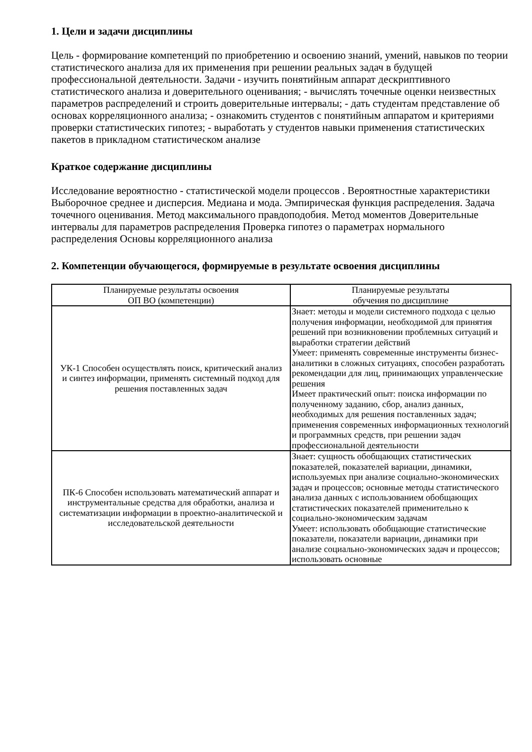1. Цели и задачи дисциплины
Цель - формирование компетенций по приобретению и освоению знаний, умений, навыков по теории статистического анализа для их применения при решении реальных задач в будущей профессиональной деятельности. Задачи - изучить понятийным аппарат дескриптивного статистического анализа и доверительного оценивания; - вычислять точечные оценки неизвестных параметров распределений и строить доверительные интервалы; - дать студентам представление об основах корреляционного анализа; - ознакомить студентов с понятийным аппаратом и критериями проверки статистических гипотез; - выработать у студентов навыки применения статистических пакетов в прикладном статистическом анализе
Краткое содержание дисциплины
Исследование вероятностно - статистической модели процессов . Вероятностные характеристики Выборочное среднее и дисперсия. Медиана и мода. Эмпирическая функция распределения. Задача точечного оценивания. Метод максимального правдоподобия. Метод моментов Доверительные интервалы для параметров распределения Проверка гипотез о параметрах нормального распределения Основы корреляционного анализа
2. Компетенции обучающегося, формируемые в результате освоения дисциплины
| Планируемые результаты освоения ОП ВО (компетенции) | Планируемые результаты обучения по дисциплине |
| --- | --- |
| УК-1 Способен осуществлять поиск, критический анализ и синтез информации, применять системный подход для решения поставленных задач | Знает: методы и модели системного подхода с целью получения информации, необходимой для принятия решений при возникновении проблемных ситуаций и выработки стратегии действий Умеет: применять современные инструменты бизнес- аналитики в сложных ситуациях, способен разработать рекомендации для лиц, принимающих управленческие решения Имеет практический опыт: поиска информации по полученному заданию, сбор, анализ данных, необходимых для решения поставленных задач; применения современных информационных технологий и программных средств, при решении задач профессиональной деятельности |
| ПК-6 Способен использовать математический аппарат и инструментальные средства для обработки, анализа и систематизации информации в проектно-аналитической и исследовательской деятельности | Знает: сущность обобщающих статистических показателей, показателей вариации, динамики, используемых при анализе социально-экономических задач и процессов; основные методы статистического анализа данных с использованием обобщающих статистических показателей применительно к социально-экономическим задачам Умеет: использовать обобщающие статистические показатели, показатели вариации, динамики при анализе социально-экономических задач и процессов; использовать основные |